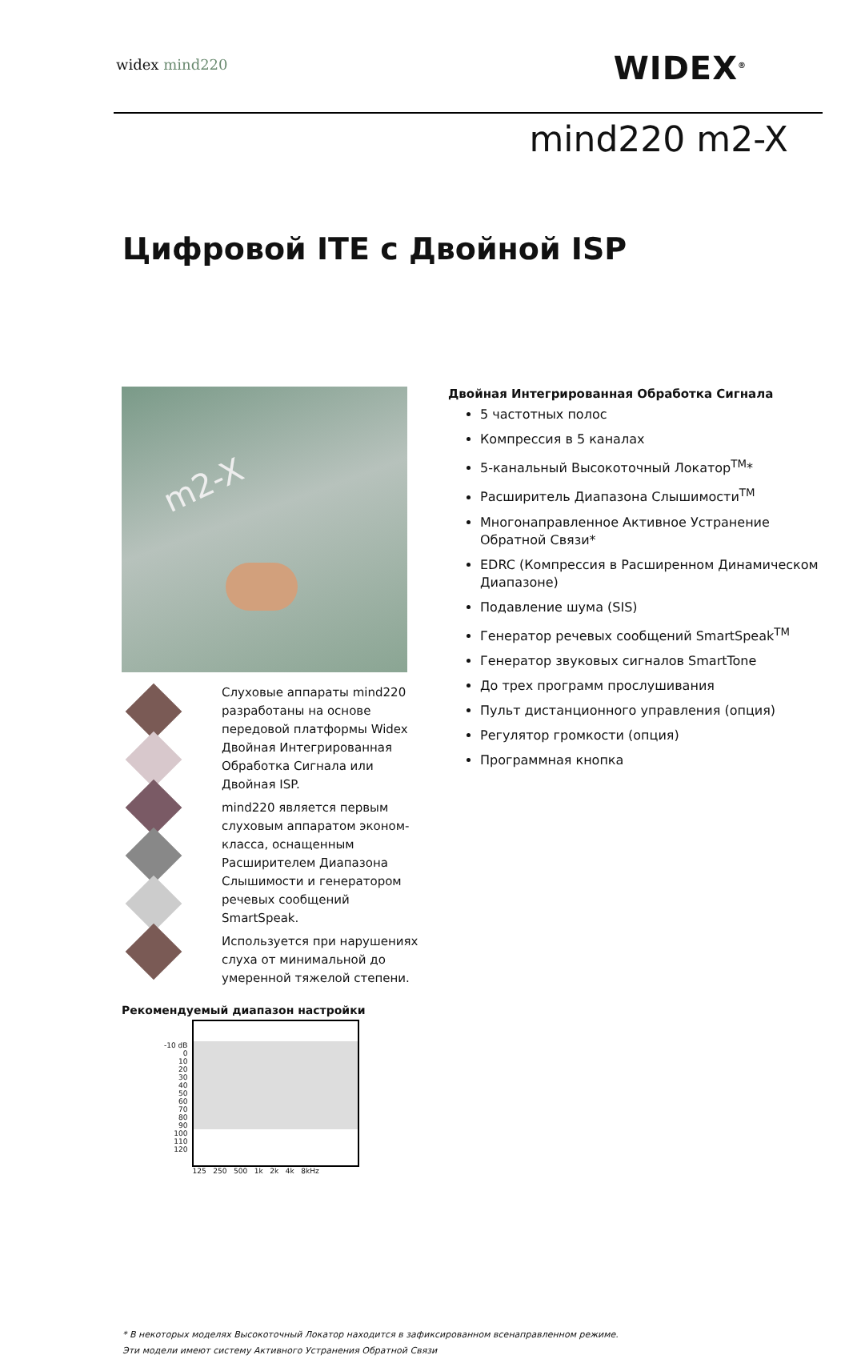widex mind220 WIDEX<sup>®</sup>
mind220 m2-X
Цифровой ITE с Двойной ISP
m2-X
Слуховые аппараты mind220 разработаны на основе передовой платформы Widex Двойная Интегрированная Обработка Сигнала или Двойная ISP.
mind220 является первым слуховым аппаратом эконом-класса, оснащенным Расширителем Диапазона Слышимости и генератором речевых сообщений SmartSpeak.
Используется при нарушениях слуха от минимальной до умеренной тяжелой степени.
Рекомендуемый диапазон настройки
| -10 dB 0 10 20 30 40 50 60 70 80 90 100 110 120 | 125 250 500 1k 2k 4k 8kHz |
Двойная Интегрированная Обработка Сигнала
5 частотных полос
Компрессия в 5 каналах
5-канальный Высокоточный Локатор<sup>TM</sup>*
Расширитель Диапазона Слышимости<sup>TM</sup>
Многонаправленное Активное Устранение Обратной Связи*
EDRC (Компрессия в Расширенном Динамическом Диапазоне)
Подавление шума (SIS)
Генератор речевых сообщений SmartSpeak<sup>TM</sup>
Генератор звуковых сигналов SmartTone
До трех программ прослушивания
Пульт дистанционного управления (опция)
Регулятор громкости (опция)
Программная кнопка
* В некоторых моделях Высокоточный Локатор находится в зафиксированном всенаправленном режиме.
Эти модели имеют систему Активного Устранения Обратной Связи